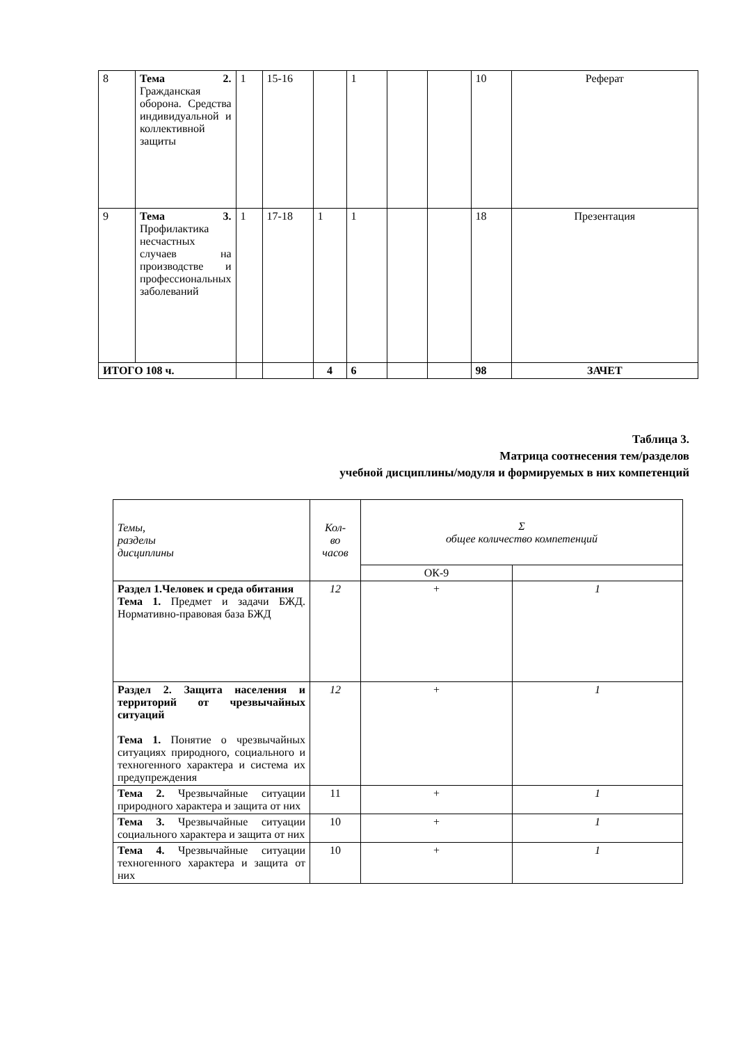| 8 | Тема 2. Гражданская оборона. Средства индивидуальной и коллективной защиты | 1 | 15-16 | | 1 | | | 10 | Реферат |
| 9 | Тема 3. Профилактика несчастных случаев на производстве и профессиональных заболеваний | 1 | 17-18 | 1 | 1 | | | 18 | Презентация |
| ИТОГО 108 ч. | | | | 4 | 6 | | | 98 | ЗАЧЕТ |
Таблица 3.
Матрица соотнесения тем/разделов
учебной дисциплины/модуля и формируемых в них компетенций
| Темы, разделы дисциплины | Кол- во часов | Σ общее количество компетенций | |
| | | ОК-9 | |
| Раздел 1.Человек и среда обитания Тема 1. Предмет и задачи БЖД. Нормативно-правовая база БЖД | 12 | + | 1 |
| Раздел 2. Защита населения и территорий от чрезвычайных ситуаций Тема 1. Понятие о чрезвычайных ситуациях природного, социального и техногенного характера и система их предупреждения | 12 | + | 1 |
| Тема 2. Чрезвычайные ситуации природного характера и защита от них | 11 | + | 1 |
| Тема 3. Чрезвычайные ситуации социального характера и защита от них | 10 | + | 1 |
| Тема 4. Чрезвычайные ситуации техногенного характера и защита от них | 10 | + | 1 |